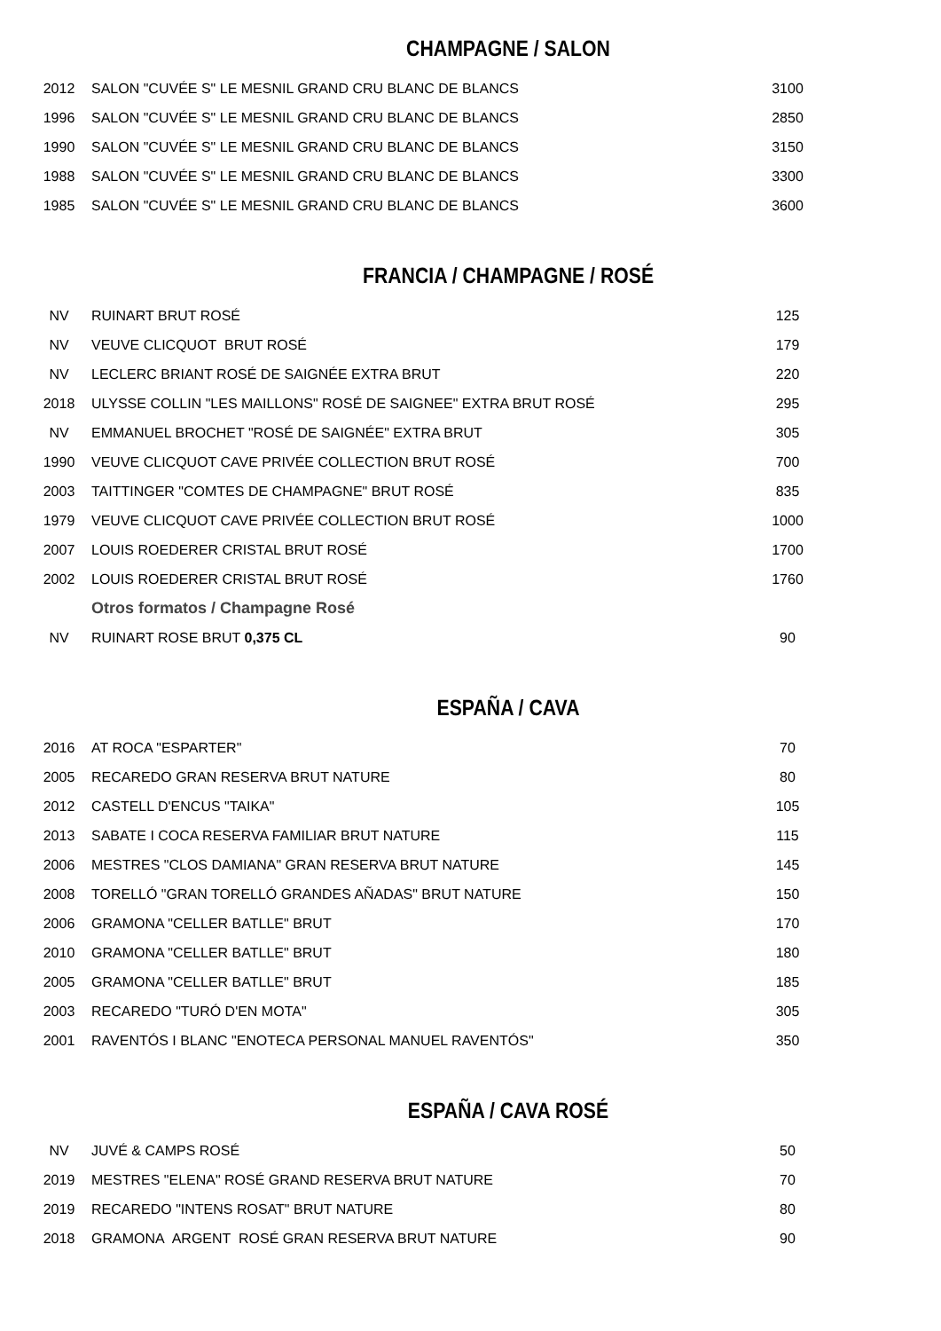CHAMPAGNE / SALON
| 2012 | SALON "CUVÉE S" LE MESNIL GRAND CRU BLANC DE BLANCS | 3100 |
| 1996 | SALON "CUVÉE S" LE MESNIL GRAND CRU BLANC DE BLANCS | 2850 |
| 1990 | SALON "CUVÉE S" LE MESNIL GRAND CRU BLANC DE BLANCS | 3150 |
| 1988 | SALON "CUVÉE S" LE MESNIL GRAND CRU BLANC DE BLANCS | 3300 |
| 1985 | SALON "CUVÉE S" LE MESNIL GRAND CRU BLANC DE BLANCS | 3600 |
FRANCIA / CHAMPAGNE / ROSÉ
| NV | RUINART BRUT ROSÉ | 125 |
| NV | VEUVE CLICQUOT BRUT ROSÉ | 179 |
| NV | LECLERC BRIANT ROSÉ DE SAIGNÉE EXTRA BRUT | 220 |
| 2018 | ULYSSE COLLIN "LES MAILLONS" ROSÉ DE SAIGNEE" EXTRA BRUT ROSÉ | 295 |
| NV | EMMANUEL BROCHET "ROSÉ DE SAIGNÉE" EXTRA BRUT | 305 |
| 1990 | VEUVE CLICQUOT CAVE PRIVÉE COLLECTION BRUT ROSÉ | 700 |
| 2003 | TAITTINGER "COMTES DE CHAMPAGNE" BRUT ROSÉ | 835 |
| 1979 | VEUVE CLICQUOT CAVE PRIVÉE COLLECTION BRUT ROSÉ | 1000 |
| 2007 | LOUIS ROEDERER CRISTAL BRUT ROSÉ | 1700 |
| 2002 | LOUIS ROEDERER CRISTAL BRUT ROSÉ | 1760 |
| | Otros formatos / Champagne Rosé | |
| NV | RUINART ROSE BRUT 0,375 CL | 90 |
ESPAÑA / CAVA
| 2016 | AT ROCA "ESPARTER" | 70 |
| 2005 | RECAREDO GRAN RESERVA BRUT NATURE | 80 |
| 2012 | CASTELL D'ENCUS "TAIKA" | 105 |
| 2013 | SABATE I COCA RESERVA FAMILIAR BRUT NATURE | 115 |
| 2006 | MESTRES "CLOS DAMIANA" GRAN RESERVA BRUT NATURE | 145 |
| 2008 | TORELLÓ "GRAN TORELLÓ GRANDES AÑADAS" BRUT NATURE | 150 |
| 2006 | GRAMONA "CELLER BATLLE" BRUT | 170 |
| 2010 | GRAMONA "CELLER BATLLE" BRUT | 180 |
| 2005 | GRAMONA "CELLER BATLLE" BRUT | 185 |
| 2003 | RECAREDO "TURÓ D'EN MOTA" | 305 |
| 2001 | RAVENTÓS I BLANC "ENOTECA PERSONAL MANUEL RAVENTÓS" | 350 |
ESPAÑA / CAVA ROSÉ
| NV | JUVÉ & CAMPS ROSÉ | 50 |
| 2019 | MESTRES "ELENA" ROSÉ GRAND RESERVA BRUT NATURE | 70 |
| 2019 | RECAREDO "INTENS ROSAT" BRUT NATURE | 80 |
| 2018 | GRAMONA ARGENT ROSÉ GRAN RESERVA BRUT NATURE | 90 |